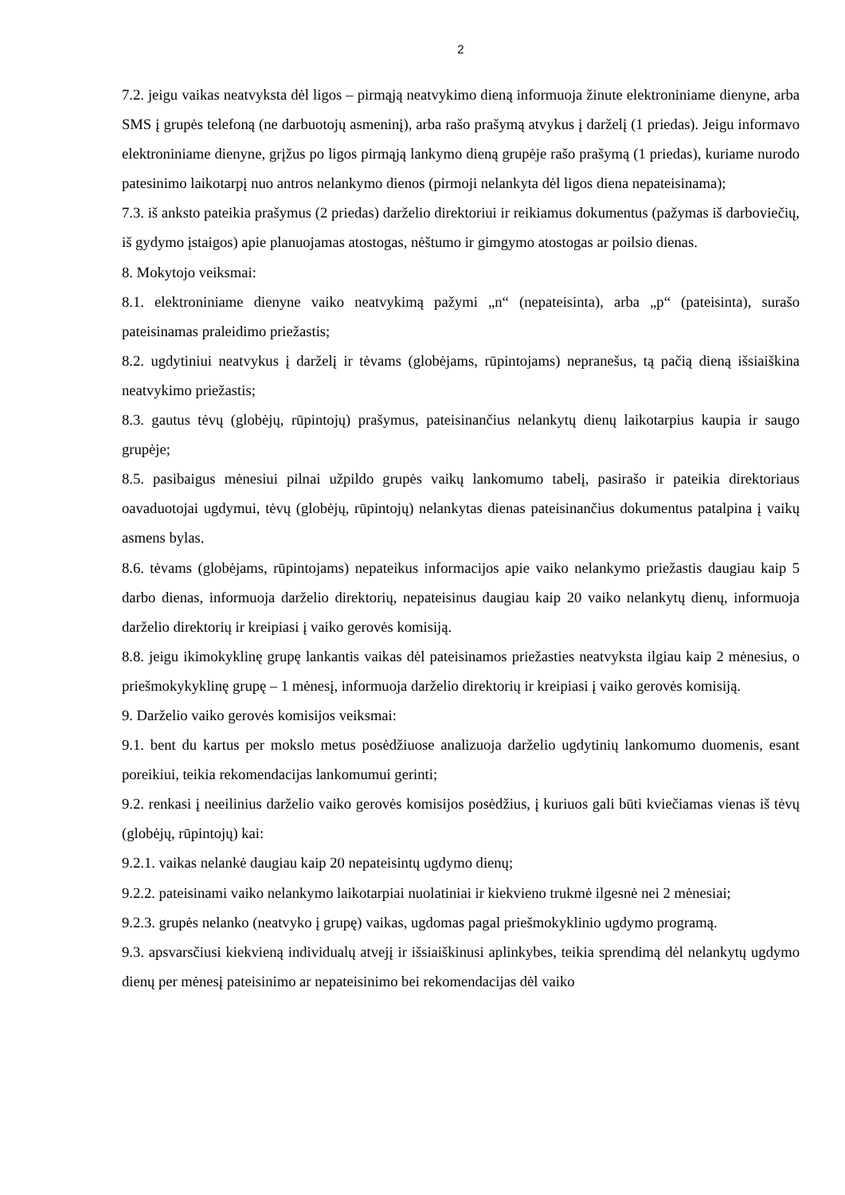2
7.2. jeigu vaikas neatvyksta dėl ligos – pirmąją neatvykimo dieną informuoja žinute elektroniniame dienyne, arba SMS į grupės telefoną (ne darbuotojų asmeninį), arba rašo prašymą atvykus į darželį (1 priedas). Jeigu informavo elektroniniame dienyne, grįžus po ligos pirmąją lankymo dieną grupėje rašo prašymą (1 priedas), kuriame nurodo patesinimo laikotarpį nuo antros nelankymo dienos (pirmoji nelankyta dėl ligos diena nepateisinama);
7.3. iš anksto pateikia prašymus (2 priedas) darželio direktoriui ir reikiamus dokumentus (pažymas iš darboviečių, iš gydymo įstaigos) apie planuojamas atostogas, nėštumo ir gimgymo atostogas ar poilsio dienas.
8. Mokytojo veiksmai:
8.1. elektroniniame dienyne vaiko neatvykimą pažymi „n“ (nepateisinta), arba „p“ (pateisinta), surašo pateisinamas praleidimo priežastis;
8.2. ugdytiniui neatvykus į darželį ir tėvams (globėjams, rūpintojams) nepranešus, tą pačią dieną išsiaiškina neatvykimo priežastis;
8.3. gautus tėvų (globėjų, rūpintojų) prašymus, pateisinančius nelankytų dienų laikotarpius kaupia ir saugo grupėje;
8.5. pasibaigus mėnesiui pilnai užpildo grupės vaikų lankomumo tabelį, pasirašo ir pateikia direktoriaus oavaduotojai ugdymui, tėvų (globėjų, rūpintojų) nelankytas dienas pateisinančius dokumentus patalpina į vaikų asmens bylas.
8.6. tėvams (globėjams, rūpintojams) nepateikus informacijos apie vaiko nelankymo priežastis daugiau kaip 5 darbo dienas, informuoja darželio direktorių, nepateisinus daugiau kaip 20 vaiko nelankytų dienų, informuoja darželio direktorių ir kreipiasi į vaiko gerovės komisiją.
8.8. jeigu ikimokyklinę grupę lankantis vaikas dėl pateisinamos priežasties neatvyksta ilgiau kaip 2 mėnesius, o priešmokykyklinę grupę – 1 mėnesį, informuoja darželio direktorių ir kreipiasi į vaiko gerovės komisiją.
9. Darželio vaiko gerovės komisijos veiksmai:
9.1. bent du kartus per mokslo metus posėdžiuose analizuoja darželio ugdytinių lankomumo duomenis, esant poreikiui, teikia rekomendacijas lankomumui gerinti;
9.2. renkasi į neeilinius darželio vaiko gerovės komisijos posėdžius, į kuriuos gali būti kviečiamas vienas iš tėvų (globėjų, rūpintojų) kai:
9.2.1. vaikas nelankė daugiau kaip 20 nepateisintų ugdymo dienų;
9.2.2. pateisinami vaiko nelankymo laikotarpiai nuolatiniai ir kiekvieno trukmė ilgesnė nei 2 mėnesiai;
9.2.3. grupės nelanko (neatvyko į grupę) vaikas, ugdomas pagal priešmokyklinio ugdymo programą.
9.3. apsvarsčiusi kiekvieną individualų atvejį ir išsiaiškinusi aplinkybes, teikia sprendimą dėl nelankytų ugdymo dienų per mėnesį pateisinimo ar nepateisinimo bei rekomendacijas dėl vaiko